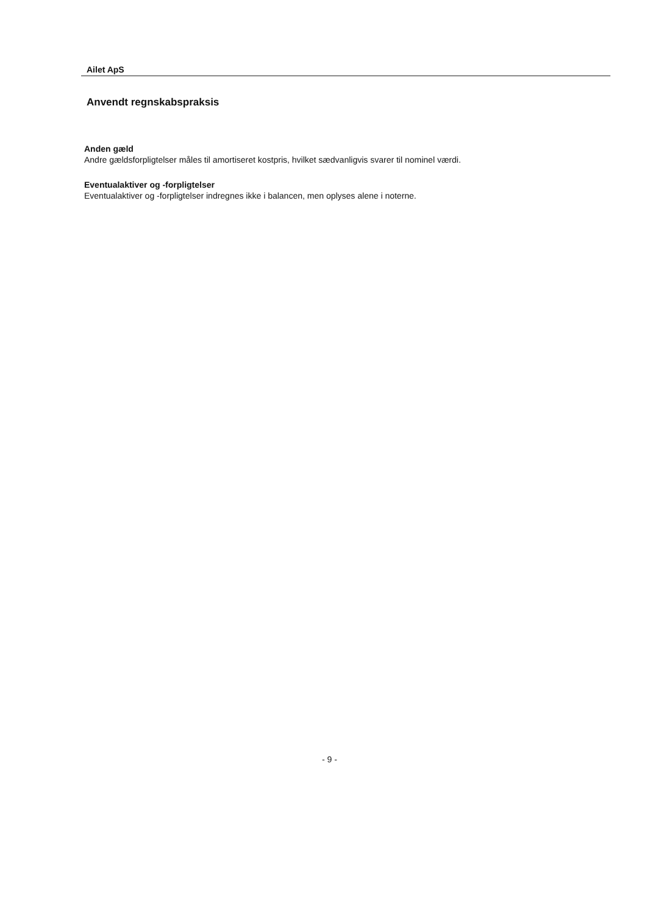Ailet ApS
Anvendt regnskabspraksis
Anden gæld
Andre gældsforpligtelser måles til amortiseret kostpris, hvilket sædvanligvis svarer til nominel værdi.
Eventualaktiver og -forpligtelser
Eventualaktiver og -forpligtelser indregnes ikke i balancen, men oplyses alene i noterne.
- 9 -